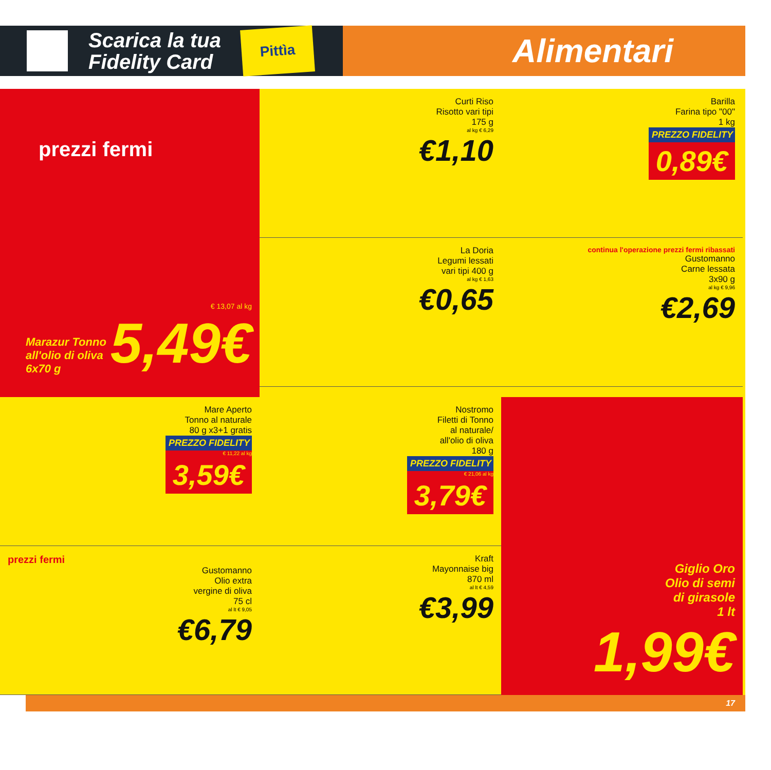Scarica la tua
Fidelity Card
Pittìa
Alimentari
prezzi fermi
Marazur Tonno all'olio di oliva 6x70 g
€ 13,07 al kg
5,49€
Curti Riso
Risotto vari tipi
175 g
al kg € 6,29
€1,10
La Doria
Legumi lessati
vari tipi 400 g
al kg € 1,63
€0,65
Barilla
Farina tipo "00"
1 kg
PREZZO FIDELITY 0,89€
continua l'operazione prezzi fermi ribassati
Gustomanno
Carne lessata
3x90 g
al kg € 9,96
€2,69
Mare Aperto
Tonno al naturale
80 g x3+1 gratis
PREZZO FIDELITY
€ 11,22 al kg
3,59€
prezzi fermi
Gustomanno
Olio extra
vergine di oliva
75 cl
al lt € 9,05
€6,79
Nostromo
Filetti di Tonno
al naturale/
all'olio di oliva
180 g
PREZZO FIDELITY
€ 21,06 al kg
3,79€
Kraft
Mayonnaise big
870 ml
al lt € 4,59
€3,99
Giglio Oro
Olio di semi
di girasole
1 lt
1,99€
17